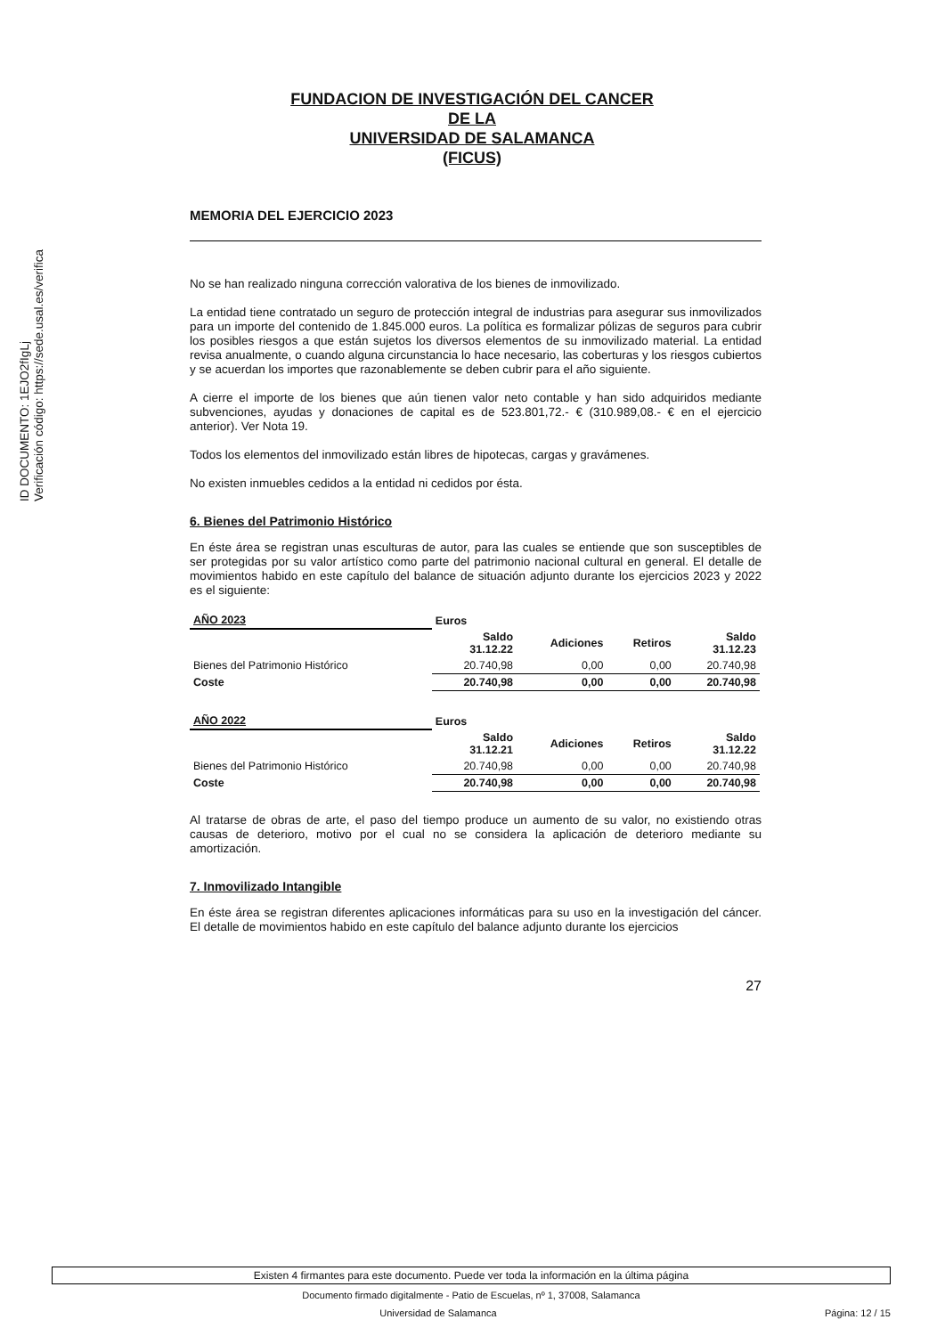ID DOCUMENTO: 1EJO2fIgLj
Verificación código: https://sede.usal.es/verifica
FUNDACION DE INVESTIGACIÓN DEL CANCER
DE LA
UNIVERSIDAD DE SALAMANCA
(FICUS)
MEMORIA DEL EJERCICIO 2023
No se han realizado ninguna corrección valorativa de los bienes de inmovilizado.
La entidad tiene contratado un seguro de protección integral de industrias para asegurar sus inmovilizados para un importe del contenido de 1.845.000 euros. La política es formalizar pólizas de seguros para cubrir los posibles riesgos a que están sujetos los diversos elementos de su inmovilizado material. La entidad revisa anualmente, o cuando alguna circunstancia lo hace necesario, las coberturas y los riesgos cubiertos y se acuerdan los importes que razonablemente se deben cubrir para el año siguiente.
A cierre el importe de los bienes que aún tienen valor neto contable y han sido adquiridos mediante subvenciones, ayudas y donaciones de capital es de 523.801,72.- € (310.989,08.- € en el ejercicio anterior). Ver Nota 19.
Todos los elementos del inmovilizado están libres de hipotecas, cargas y gravámenes.
No existen inmuebles cedidos a la entidad ni cedidos por ésta.
6. Bienes del Patrimonio Histórico
En éste área se registran unas esculturas de autor, para las cuales se entiende que son susceptibles de ser protegidas por su valor artístico como parte del patrimonio nacional cultural en general. El detalle de movimientos habido en este capítulo del balance de situación adjunto durante los ejercicios 2023 y 2022 es el siguiente:
| AÑO 2023 | Euros | | | |
| --- | --- | --- | --- | --- |
| | Saldo 31.12.22 | Adiciones | Retiros | Saldo 31.12.23 |
| Bienes del Patrimonio Histórico | 20.740,98 | 0,00 | 0,00 | 20.740,98 |
| Coste | 20.740,98 | 0,00 | 0,00 | 20.740,98 |
| AÑO 2022 | Euros | | | |
| --- | --- | --- | --- | --- |
| | Saldo 31.12.21 | Adiciones | Retiros | Saldo 31.12.22 |
| Bienes del Patrimonio Histórico | 20.740,98 | 0,00 | 0,00 | 20.740,98 |
| Coste | 20.740,98 | 0,00 | 0,00 | 20.740,98 |
Al tratarse de obras de arte, el paso del tiempo produce un aumento de su valor, no existiendo otras causas de deterioro, motivo por el cual no se considera la aplicación de deterioro mediante su amortización.
7. Inmovilizado Intangible
En éste área se registran diferentes aplicaciones informáticas para su uso en la investigación del cáncer. El detalle de movimientos habido en este capítulo del balance adjunto durante los ejercicios
27
Existen 4 firmantes para este documento. Puede ver toda la información en la última página
Documento firmado digitalmente - Patio de Escuelas, nº 1, 37008, Salamanca
Universidad de Salamanca Página: 12 / 15